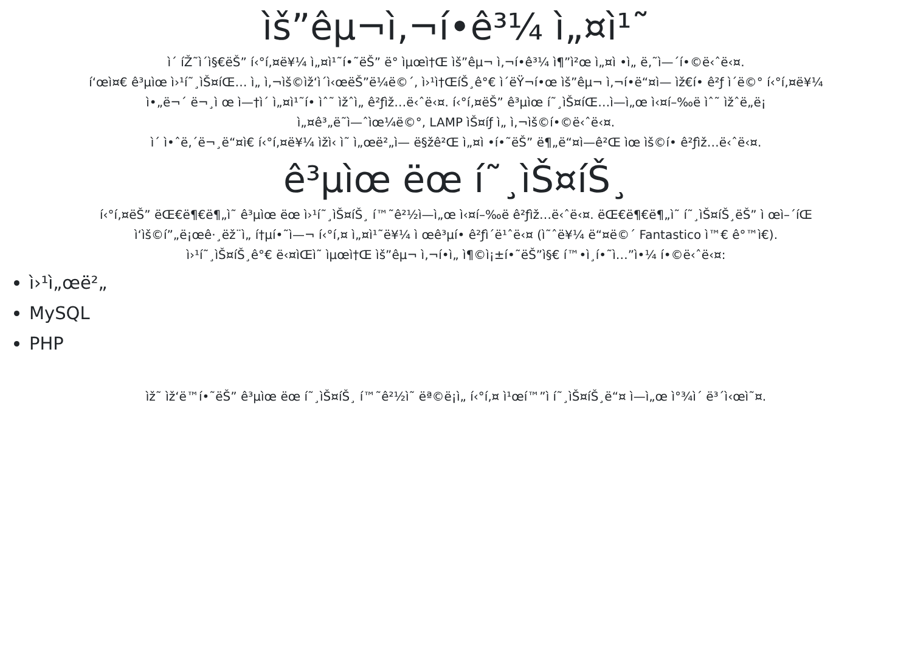ìš”êµ¬ì‚¬í•­ê³¼ ì„¤ì¹˜
ì´ íŽ˜ì´ì§€ëŠ” í‹°í‚¤ë¥¼ ì„¤ì¹˜í•˜ëŠ” ë° ìµœì†Œ ìš”êµ¬ ì‚¬í•­ê³¼ ì¶”ì²œ ì„¤ì •ì„ ë‚˜ì—´í•©ë‹ˆë‹¤.
í‘œì¤€ ê³µìœ ì›¹í˜¸ìŠ¤íŒ… ì„ ì‚¬ìš©ìž‘ì´ì‹œëŠ”ë¼ë©´, ì›¹ì†ŒíŠ¸ê°€ ì´ëŸ¬í•œ ìš”êµ¬ ì‚¬í•­ë“¤ì— ìž€í• ê²ƒ ì´ë©° í‹°í‚¤ë¥¼
ì•„ë¬´ ë¬¸ì œ ì—†ì´ ì„¤ì¹˜í• ìˆ˜ ìžˆì„ ê²ƒìž…ë‹ˆë‹¤. í‹°í‚¤ëŠ” ê³µìœ í˜¸ìŠ¤íŒ…ì—ì„œ ì‹¤í–‰ë ìˆ˜ ìžˆë„ë¡
ì„¤ê³„ë˜ì—ˆìœ¼ë©°, LAMP ìŠ¤íƒ ì„ ì‚¬ìš©í•©ë‹ˆë‹¤.
ì´ ì•ˆë‚´ë¬¸ë“¤ì€ í‹°í‚¤ë¥¼ ìžì‹ ì˜ ì„œë²„ì— ë§žê²Œ ì„¤ì •í•˜ëŠ” ë¶„ë“¤ì—ê²Œ ìœ ìš©í• ê²ƒìž…ë‹ˆë‹¤.
ê³µìœ ëœ í˜¸ìŠ¤íŠ¸
í‹°í‚¤ëŠ” ëŒ€ë¶€ë¶„ì˜ ê³µìœ ëœ ì›¹í˜¸ìŠ¤íŠ¸ í™˜ê²½ì—ì„œ ì‹¤í–‰ë ê²ƒìž…ë‹ˆë‹¤. ëŒ€ë¶€ë¶„ì˜ í˜¸ìŠ¤íŠ¸ëŠ” ì œì–´íŒ
ì‘ìš©í”„ë¡œê·¸ëž¨ì„ í†µí•˜ì—¬ í‹°í‚¤ ì„¤ì¹˜ë¥¼ ì œê³µí• ê²ƒì´ë¹ˆë‹¤ (ì˜ˆë¥¼ ë“¤ë©´ Fantastico ì™€ ê°™ì€).
ì›¹í˜¸ìŠ¤íŠ¸ê°€ ë‹¤ìŒì˜ ìµœì†Œ ìš”êµ¬ ì‚¬í•­ì„ ì¶©ì¡±í•˜ëŠ”ì§€ í™•ì¸í•˜ì…”ì•¼ í•©ë‹ˆë‹¤:
ì›¹ì„œë²„
MySQL
PHP
ìž˜ ìž‘ë™í•˜ëŠ” ê³µìœ ëœ í˜¸ìŠ¤íŠ¸ í™˜ê²½ì˜ ëª©ë¡ì„ í‹°í‚¤ ì¹œí™”ì í˜¸ìŠ¤íŠ¸ë“¤ ì—ì„œ ì°¾ì´ ë³´ì‹œì˜¤.